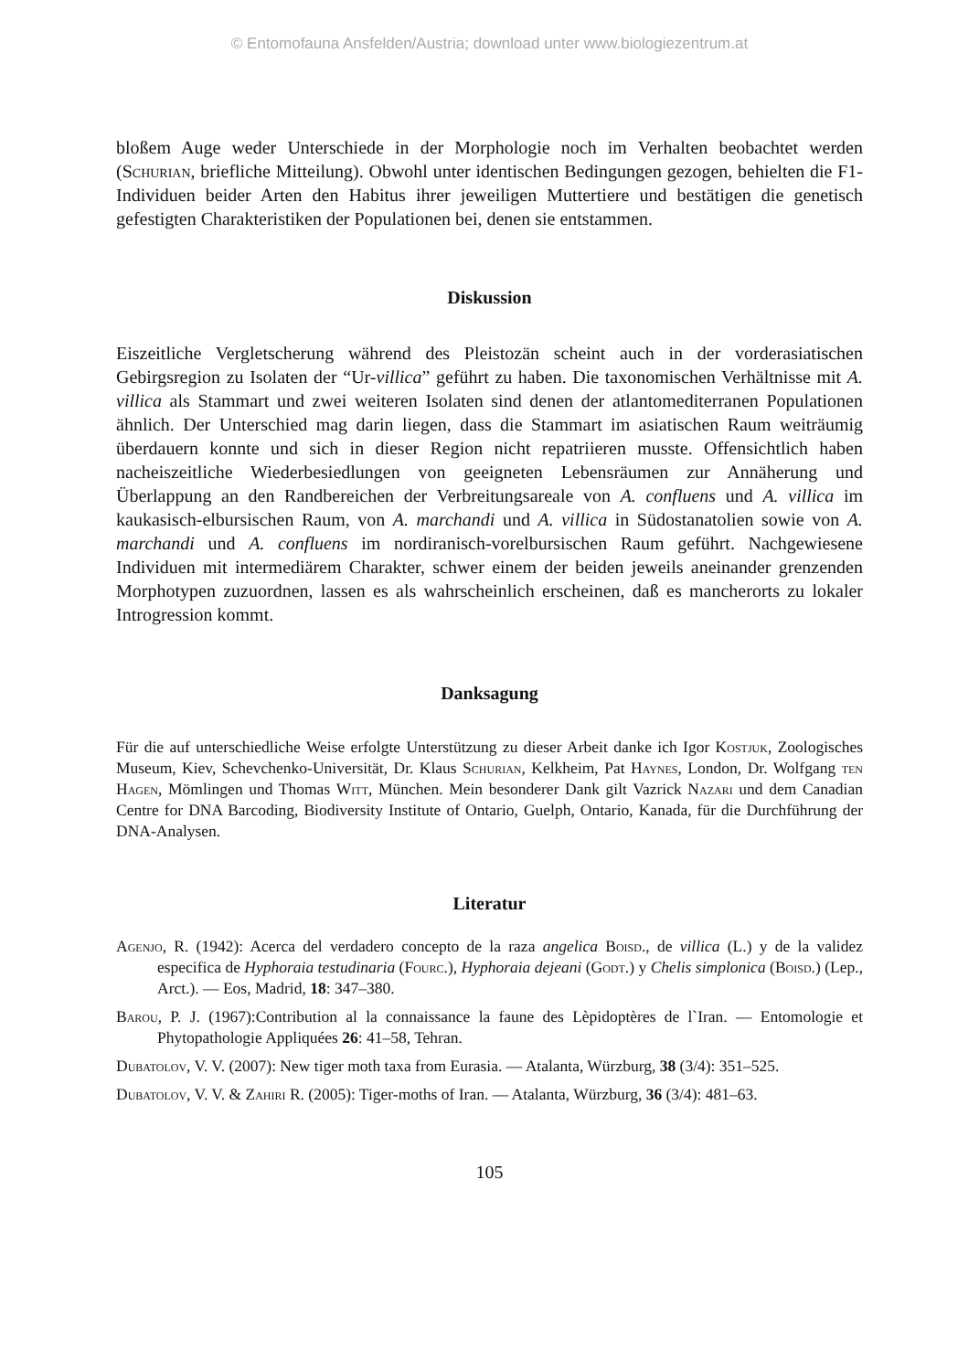© Entomofauna Ansfelden/Austria; download unter www.biologiezentrum.at
bloßem Auge weder Unterschiede in der Morphologie noch im Verhalten beobachtet werden (Schurian, briefliche Mitteilung). Obwohl unter identischen Bedingungen gezogen, behielten die F1-Individuen beider Arten den Habitus ihrer jeweiligen Muttertiere und bestätigen die genetisch gefestigten Charakteristiken der Populationen bei, denen sie entstammen.
Diskussion
Eiszeitliche Vergletscherung während des Pleistozän scheint auch in der vorderasiatischen Gebirgsregion zu Isolaten der “Ur-villica” geführt zu haben. Die taxonomischen Verhältnisse mit A. villica als Stammart und zwei weiteren Isolaten sind denen der atlantomediterranen Populationen ähnlich. Der Unterschied mag darin liegen, dass die Stammart im asiatischen Raum weiträumig überdauern konnte und sich in dieser Region nicht repatriieren musste. Offensichtlich haben nacheiszeitliche Wiederbesiedlungen von geeigneten Lebensräumen zur Annäherung und Überlappung an den Randbereichen der Verbreitungsareale von A. confluens und A. villica im kaukasisch-elbursischen Raum, von A. marchandi und A. villica in Südostanatolien sowie von A. marchandi und A. confluens im nordiranisch-vorelbursischen Raum geführt. Nachgewiesene Individuen mit intermediärem Charakter, schwer einem der beiden jeweils aneinander grenzenden Morphotypen zuzuordnen, lassen es als wahrscheinlich erscheinen, daß es mancherorts zu lokaler Introgression kommt.
Danksagung
Für die auf unterschiedliche Weise erfolgte Unterstützung zu dieser Arbeit danke ich Igor Kostjuk, Zoologisches Museum, Kiev, Schevchenko-Universität, Dr. Klaus Schurian, Kelkheim, Pat Haynes, London, Dr. Wolfgang ten Hagen, Mömlingen und Thomas Witt, München. Mein besonderer Dank gilt Vazrick Nazari und dem Canadian Centre for DNA Barcoding, Biodiversity Institute of Ontario, Guelph, Ontario, Kanada, für die Durchführung der DNA-Analysen.
Literatur
Agenjo, R. (1942): Acerca del verdadero concepto de la raza angelica Boisd., de villica (L.) y de la validez especifica de Hyphoraia testudinaria (Fourc.), Hyphoraia dejeani (Godt.) y Chelis simplonica (Boisd.) (Lep., Arct.). — Eos, Madrid, 18: 347–380.
Barou, P. J. (1967):Contribution al la connaissance la faune des Lèpidoptères de l`Iran. — Entomologie et Phytopathologie Appliquées 26: 41–58, Tehran.
Dubatolov, V. V. (2007): New tiger moth taxa from Eurasia. — Atalanta, Würzburg, 38 (3/4): 351–525.
Dubatolov, V. V. & Zahiri R. (2005): Tiger-moths of Iran. — Atalanta, Würzburg, 36 (3/4): 481–63.
105